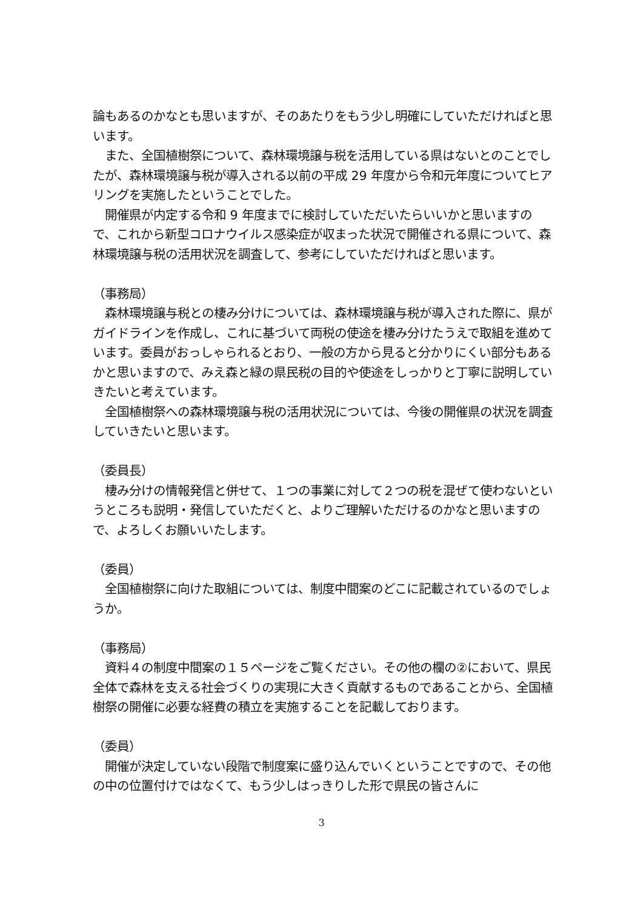論もあるのかなとも思いますが、そのあたりをもう少し明確にしていただければと思います。
　また、全国植樹祭について、森林環境譲与税を活用している県はないとのことでしたが、森林環境譲与税が導入される以前の平成 29 年度から令和元年度についてヒアリングを実施したということでした。
　開催県が内定する令和 9 年度までに検討していただいたらいいかと思いますので、これから新型コロナウイルス感染症が収まった状況で開催される県について、森林環境譲与税の活用状況を調査して、参考にしていただければと思います。
（事務局）
　森林環境譲与税との棲み分けについては、森林環境譲与税が導入された際に、県がガイドラインを作成し、これに基づいて両税の使途を棲み分けたうえで取組を進めています。委員がおっしゃられるとおり、一般の方から見ると分かりにくい部分もあるかと思いますので、みえ森と緑の県民税の目的や使途をしっかりと丁寧に説明していきたいと考えています。
　全国植樹祭への森林環境譲与税の活用状況については、今後の開催県の状況を調査していきたいと思います。
（委員長）
　棲み分けの情報発信と併せて、１つの事業に対して２つの税を混ぜて使わないというところも説明・発信していただくと、よりご理解いただけるのかなと思いますので、よろしくお願いいたします。
（委員）
　全国植樹祭に向けた取組については、制度中間案のどこに記載されているのでしょうか。
（事務局）
　資料４の制度中間案の１５ページをご覧ください。その他の欄の②において、県民全体で森林を支える社会づくりの実現に大きく貢献するものであることから、全国植樹祭の開催に必要な経費の積立を実施することを記載しております。
（委員）
　開催が決定していない段階で制度案に盛り込んでいくということですので、その他の中の位置付けではなくて、もう少しはっきりした形で県民の皆さんに
3